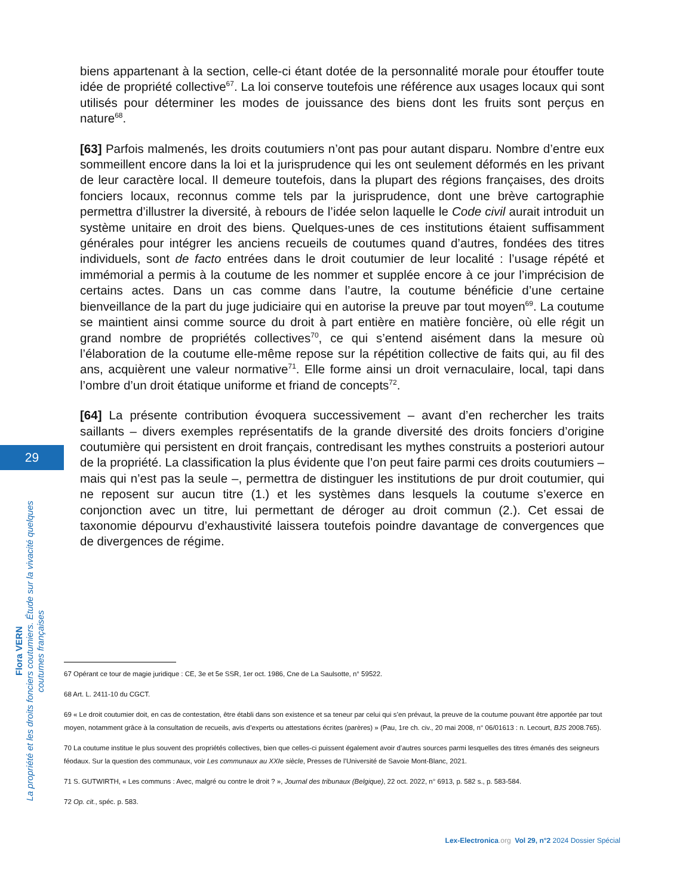biens appartenant à la section, celle-ci étant dotée de la personnalité morale pour étouffer toute idée de propriété collective<sup>67</sup>. La loi conserve toutefois une référence aux usages locaux qui sont utilisés pour déterminer les modes de jouissance des biens dont les fruits sont perçus en nature<sup>68</sup>.
[63] Parfois malmenés, les droits coutumiers n’ont pas pour autant disparu. Nombre d’entre eux sommeillent encore dans la loi et la jurisprudence qui les ont seulement déformés en les privant de leur caractère local. Il demeure toutefois, dans la plupart des régions françaises, des droits fonciers locaux, reconnus comme tels par la jurisprudence, dont une brève cartographie permettra d’illustrer la diversité, à rebours de l’idée selon laquelle le Code civil aurait introduit un système unitaire en droit des biens. Quelques-unes de ces institutions étaient suffisamment générales pour intégrer les anciens recueils de coutumes quand d’autres, fondées des titres individuels, sont de facto entrées dans le droit coutumier de leur localité : l’usage répété et immémorial a permis à la coutume de les nommer et supplée encore à ce jour l’imprécision de certains actes. Dans un cas comme dans l’autre, la coutume bénéficie d’une certaine bienveillance de la part du juge judiciaire qui en autorise la preuve par tout moyen<sup>69</sup>. La coutume se maintient ainsi comme source du droit à part entière en matière foncière, où elle régit un grand nombre de propriétés collectives<sup>70</sup>, ce qui s’entend aisément dans la mesure où l’élaboration de la coutume elle-même repose sur la répétition collective de faits qui, au fil des ans, acquièrent une valeur normative<sup>71</sup>. Elle forme ainsi un droit vernaculaire, local, tapi dans l’ombre d’un droit étatique uniforme et friand de concepts<sup>72</sup>.
[64] La présente contribution évoquera successivement – avant d’en rechercher les traits saillants – divers exemples représentatifs de la grande diversité des droits fonciers d’origine coutumière qui persistent en droit français, contredisant les mythes construits a posteriori autour de la propriété. La classification la plus évidente que l’on peut faire parmi ces droits coutumiers – mais qui n’est pas la seule –, permettra de distinguer les institutions de pur droit coutumier, qui ne reposent sur aucun titre (1.) et les systèmes dans lesquels la coutume s’exerce en conjonction avec un titre, lui permettant de déroger au droit commun (2.). Cet essai de taxonomie dépourvu d’exhaustivité laissera toutefois poindre davantage de convergences que de divergences de régime.
29
Flora VERN
La propriété et les droits fonciers coutumiers. Étude sur la vivacité quelques
coutumes françaises
67 Opérant ce tour de magie juridique : CE, 3e et 5e SSR, 1er oct. 1986, Cne de La Saulsotte, n° 59522.
68 Art. L. 2411-10 du CGCT.
69 « Le droit coutumier doit, en cas de contestation, être établi dans son existence et sa teneur par celui qui s’en prévaut, la preuve de la coutume pouvant être apportée par tout moyen, notamment grâce à la consultation de recueils, avis d’experts ou attestations écrites (parères) » (Pau, 1re ch. civ., 20 mai 2008, n° 06/01613 : n. Lecourt, BJS 2008.765).
70 La coutume institue le plus souvent des propriétés collectives, bien que celles-ci puissent également avoir d’autres sources parmi lesquelles des titres émanés des seigneurs féodaux. Sur la question des communaux, voir Les communaux au XXIe siècle, Presses de l’Université de Savoie Mont-Blanc, 2021.
71 S. GUTWIRTH, « Les communs : Avec, malgré ou contre le droit ? », Journal des tribunaux (Belgique), 22 oct. 2022, n° 6913, p. 582 s., p. 583-584.
72 Op. cit., spéc. p. 583.
Lex-Electronica.org Vol 29, n°2 2024 Dossier Spécial